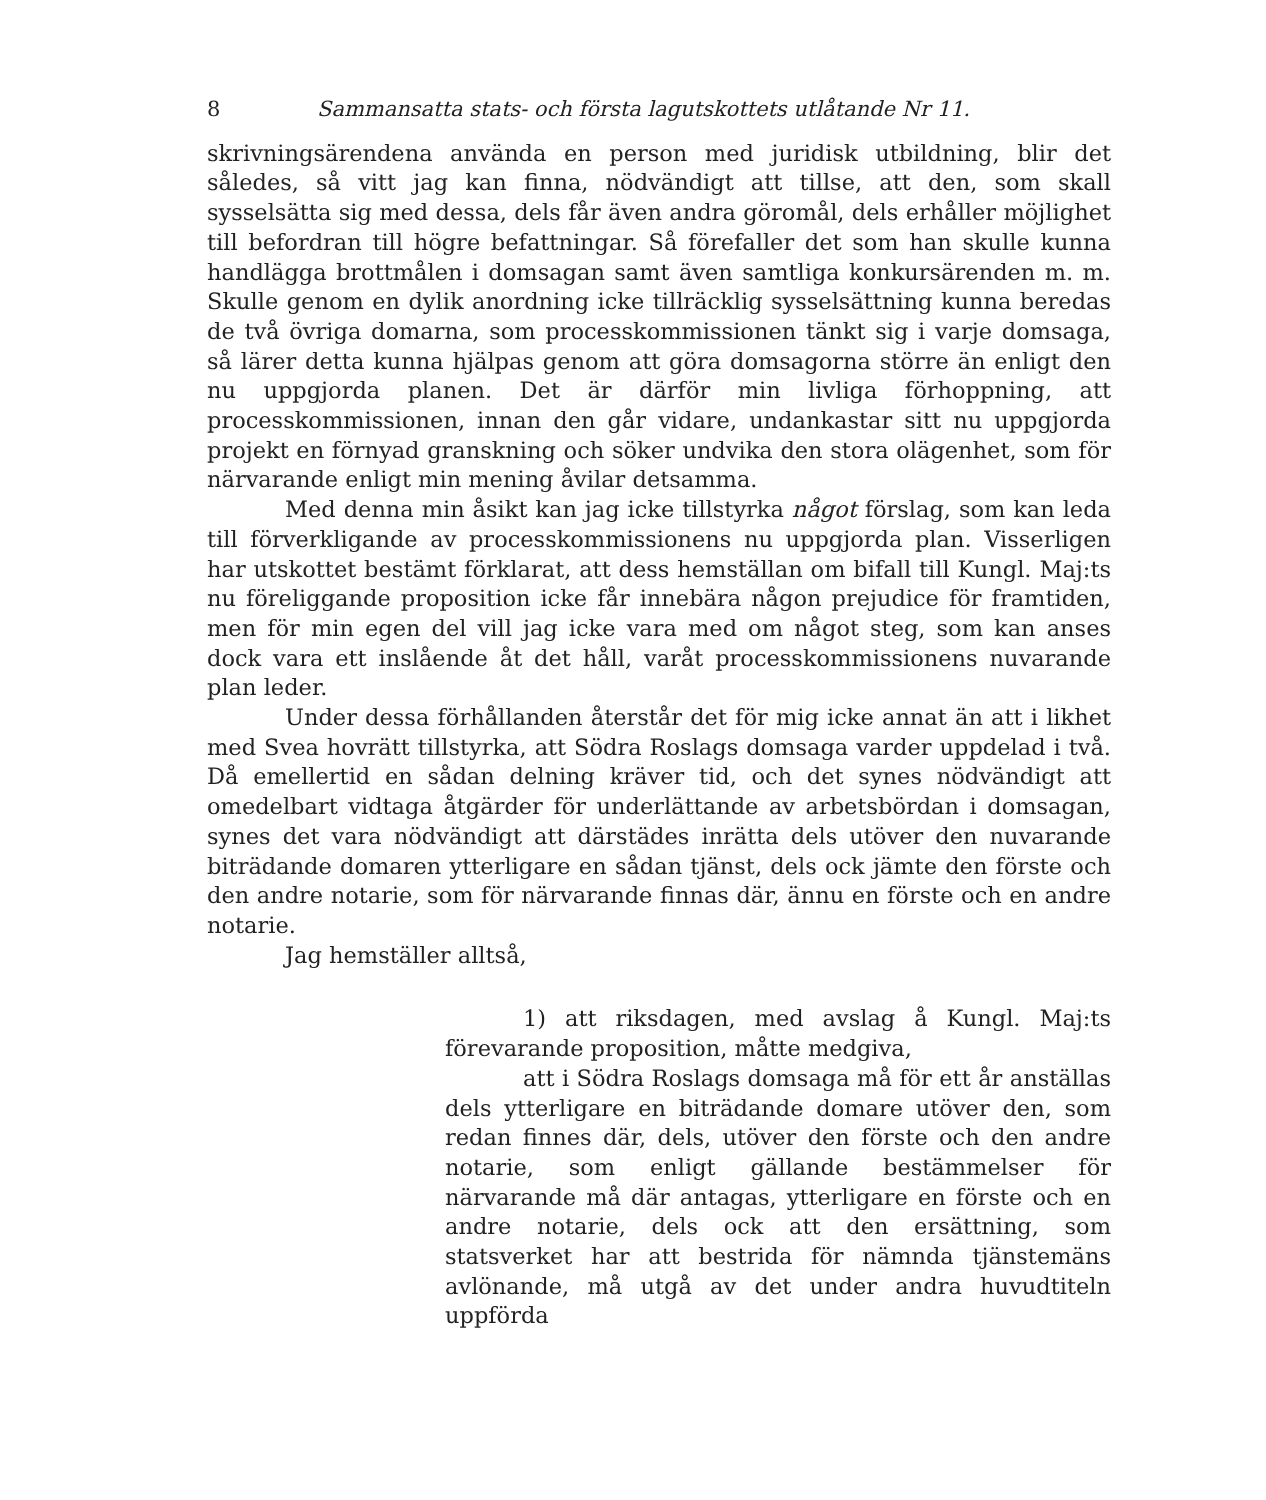8 Sammansatta stats- och första lagutskottets utlåtande Nr 11.
skrivningsärendena använda en person med juridisk utbildning, blir det således, så vitt jag kan finna, nödvändigt att tillse, att den, som skall sysselsätta sig med dessa, dels får även andra göromål, dels erhåller möjlighet till befordran till högre befattningar. Så förefaller det som han skulle kunna handlägga brottmålen i domsagan samt även samtliga konkursärenden m. m. Skulle genom en dylik anordning icke tillräcklig sysselsättning kunna beredas de två övriga domarna, som processkommissionen tänkt sig i varje domsaga, så lärer detta kunna hjälpas genom att göra domsagorna större än enligt den nu uppgjorda planen. Det är därför min livliga förhoppning, att processkommissionen, innan den går vidare, undankastar sitt nu uppgjorda projekt en förnyad granskning och söker undvika den stora olägenhet, som för närvarande enligt min mening åvilar detsamma.
Med denna min åsikt kan jag icke tillstyrka något förslag, som kan leda till förverkligande av processkommissionens nu uppgjorda plan. Visserligen har utskottet bestämt förklarat, att dess hemställan om bifall till Kungl. Maj:ts nu föreliggande proposition icke får innebära någon prejudice för framtiden, men för min egen del vill jag icke vara med om något steg, som kan anses dock vara ett inslående åt det håll, varåt processkommissionens nuvarande plan leder.
Under dessa förhållanden återstår det för mig icke annat än att i likhet med Svea hovrätt tillstyrka, att Södra Roslags domsaga varder uppdelad i två. Då emellertid en sådan delning kräver tid, och det synes nödvändigt att omedelbart vidtaga åtgärder för underlättande av arbetsbördan i domsagan, synes det vara nödvändigt att därstädes inrätta dels utöver den nuvarande biträdande domaren ytterligare en sådan tjänst, dels ock jämte den förste och den andre notarie, som för närvarande finnas där, ännu en förste och en andre notarie.
Jag hemställer alltså,
1) att riksdagen, med avslag å Kungl. Maj:ts förevarande proposition, måtte medgiva,
att i Södra Roslags domsaga må för ett år anställas dels ytterligare en biträdande domare utöver den, som redan finnes där, dels, utöver den förste och den andre notarie, som enligt gällande bestämmelser för närvarande må där antagas, ytterligare en förste och en andre notarie, dels ock att den ersättning, som statsverket har att bestrida för nämnda tjänstemäns avlönande, må utgå av det under andra huvudtiteln uppförda